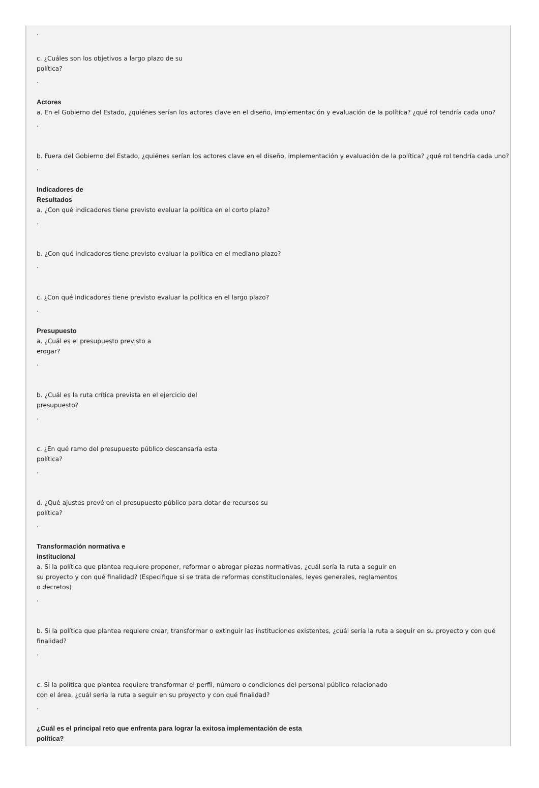.
c. ¿Cuáles son los objetivos a largo plazo de su
política?
.
Actores
a. En el Gobierno del Estado, ¿quiénes serían los actores clave en el diseño, implementación y evaluación de la política? ¿qué rol tendría cada uno?
.
b. Fuera del Gobierno del Estado, ¿quiénes serían los actores clave en el diseño, implementación y evaluación de la política? ¿qué rol tendría cada uno?
.
Indicadores de
Resultados
a. ¿Con qué indicadores tiene previsto evaluar la política en el corto plazo?
.
b. ¿Con qué indicadores tiene previsto evaluar la política en el mediano plazo?
.
c. ¿Con qué indicadores tiene previsto evaluar la política en el largo plazo?
.
Presupuesto
a. ¿Cuál es el presupuesto previsto a
erogar?
.
b. ¿Cuál es la ruta crítica prevista en el ejercicio del
presupuesto?
.
c. ¿En qué ramo del presupuesto público descansaría esta
política?
.
d. ¿Qué ajustes prevé en el presupuesto público para dotar de recursos su
política?
.
Transformación normativa e
institucional
a. Si la política que plantea requiere proponer, reformar o abrogar piezas normativas, ¿cuál sería la ruta a seguir en
su proyecto y con qué finalidad? (Especifique si se trata de reformas constitucionales, leyes generales, reglamentos
o decretos)
.
b. Si la política que plantea requiere crear, transformar o extinguir las instituciones existentes, ¿cuál sería la ruta a seguir en su proyecto y con qué finalidad?
.
c. Si la política que plantea requiere transformar el perfil, número o condiciones del personal público relacionado
con el área, ¿cuál sería la ruta a seguir en su proyecto y con qué finalidad?
.
¿Cuál es el principal reto que enfrenta para lograr la exitosa implementación de esta
política?